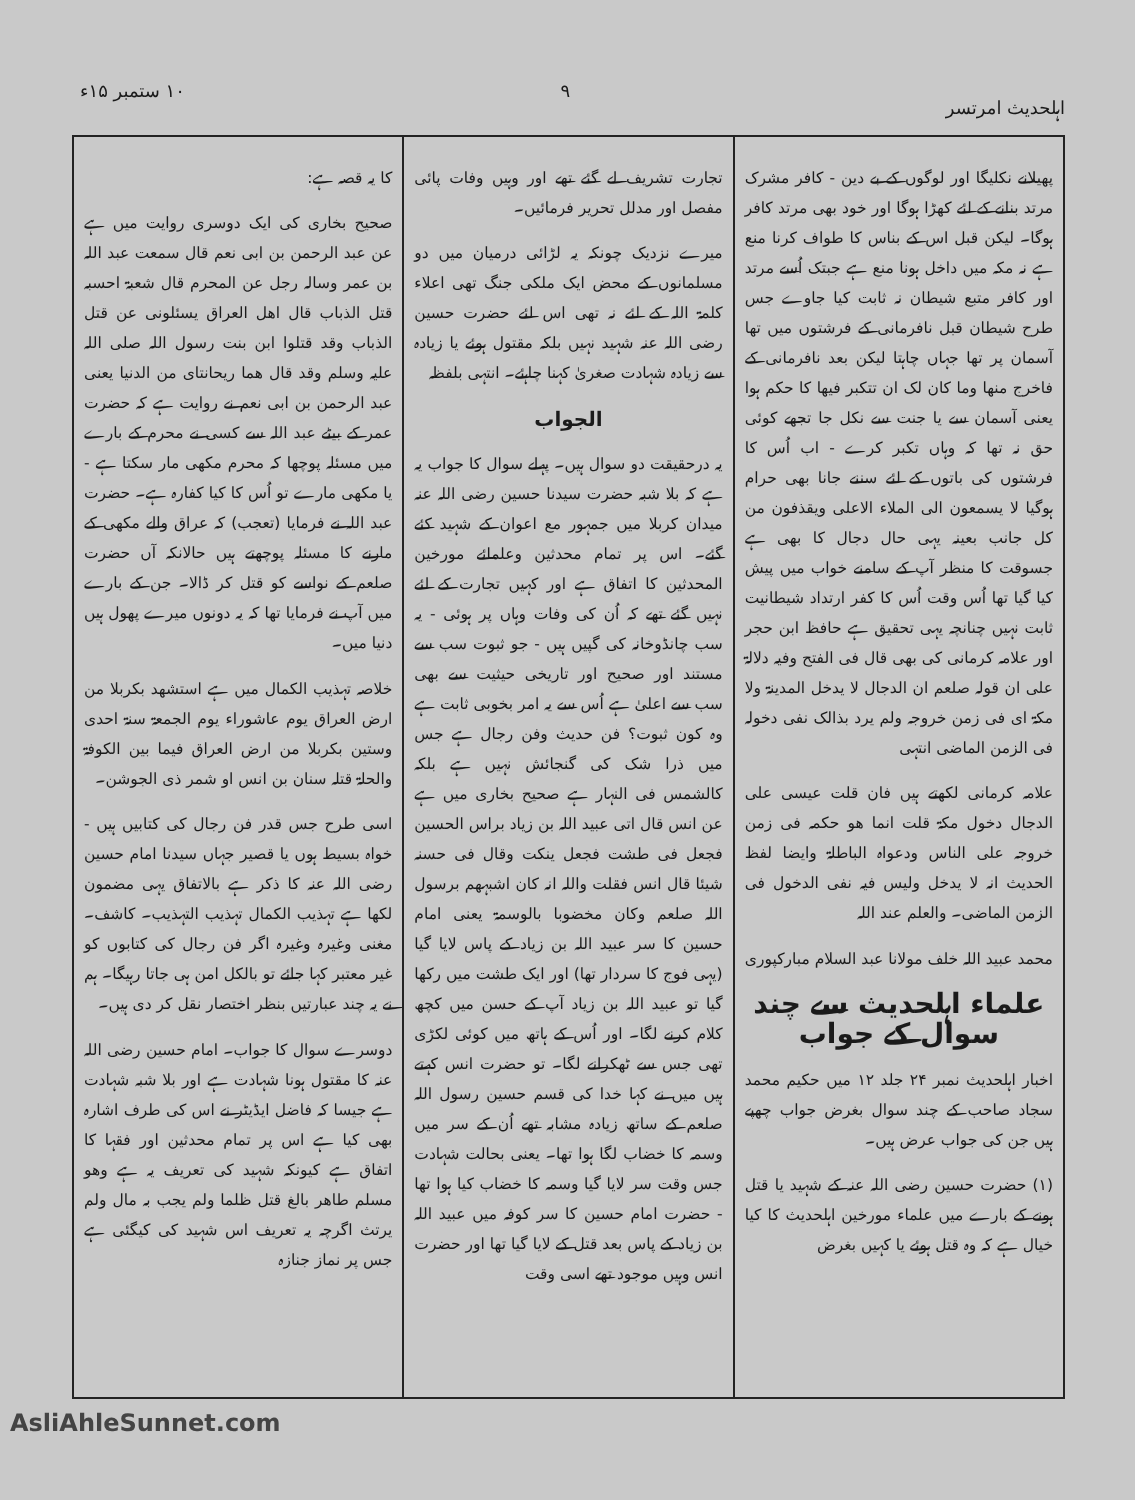اہلحدیث امرتسر ۹ ۱۰ ستمبر ۱۵ء
پھیلانے نکلیگا اور لوگوں کے بے دین - کافر مشرک مرتد بنانے کے لئے کھڑا ہوگا اور خود بھی مرتد کافر ہوگا۔ لیکن قبل اس کے بناس کا طواف کرنا منع ہے نہ مکہ میں داخل ہونا منع ہے جبتک اُسے مرتد اور کافر متبع شیطان نہ ثابت کیا جاوے جس طرح شیطان قبل نافرمانی کے فرشتوں میں تھا آسمان پر تھا جہاں چاہتا لیکن بعد نافرمانی کے فاخرج منها وما کان لک ان تتکبر فیها کا حکم ہوا یعنی آسمان سے یا جنت سے نکل جا تجھے کوئی حق نہ تھا کہ وہاں تکبر کرے - اب اُس کا فرشتوں کی باتوں کے لئے سننے جانا بھی حرام ہوگیا لا یسمعون الی الملاء الاعلی ویقذفون من کل جانب بعینہ یہی حال دجال کا بھی ہے جسوقت کا منظر آپ کے سامنے خواب میں پیش کیا گیا تھا اُس وقت اُس کا کفر ارتداد شیطانیت ثابت نہیں چنانچہ یہی تحقیق ہے حافظ ابن حجر اور علامہ کرمانی کی بھی قال فی الفتح وفیہ دلالۃ علی ان قولہ صلعم ان الدجال لا یدخل المدینۃ ولا مکۃ ای فی زمن خروجہ ولم یرد بذالک نفی دخولہ فی الزمن الماضی انتہی
علامہ کرمانی لکھتے ہیں فان قلت عیسی علی الدجال دخول مکۃ قلت انما ھو حکمہ فی زمن خروجہ علی الناس ودعواہ الباطلۃ وایضا لفظ الحدیث انہ لا یدخل ولیس فیہ نفی الدخول فی الزمن الماضی۔ والعلم عند اللہ
محمد عبید اللہ خلف مولانا عبد السلام مبارکپوری
علماء اہلحدیث سے چند سوال کے جواب
اخبار اہلحدیث نمبر ۲۴ جلد ۱۲ میں حکیم محمد سجاد صاحب کے چند سوال بغرض جواب چھپے ہیں جن کی جواب عرض ہیں۔
(۱) حضرت حسین رضی اللہ عنہ کے شہید یا قتل ہونے کے بارے میں علماء مورخین اہلحدیث کا کیا خیال ہے کہ وہ قتل ہوئے یا کہیں بغرض
تجارت تشریف لے گئے تھے اور وہیں وفات پائی مفصل اور مدلل تحریر فرمائیں۔
میرے نزدیک چونکہ یہ لڑائی درمیان میں دو مسلمانوں کے محض ایک ملکی جنگ تھی اعلاء کلمۃ اللہ کے لئے نہ تھی اس لئے حضرت حسین رضی اللہ عنہ شہید نہیں بلکہ مقتول ہوئے یا زیادہ سے زیادہ شہادت صغریٰ کہنا چاہئے۔ انتہی بلفظہ
الجواب
یہ درحقیقت دو سوال ہیں۔ پہلے سوال کا جواب یہ ہے کہ بلا شبہ حضرت سیدنا حسین رضی اللہ عنہ میدان کربلا میں جمہور مع اعوان کے شہید کئے گئے۔ اس پر تمام محدثین وعلمائے مورخین المحدثین کا اتفاق ہے اور کہیں تجارت کے لئے نہیں گئے تھے کہ اُن کی وفات وہاں پر ہوئی - یہ سب چانڈوخانہ کی گپیں ہیں - جو ثبوت سب سے مستند اور صحیح اور تاریخی حیثیت سے بھی سب سے اعلیٰ ہے اُس سے یہ امر بخوبی ثابت ہے وہ کون ثبوت؟ فن حدیث وفن رجال ہے جس میں ذرا شک کی گنجائش نہیں ہے بلکہ کالشمس فی النہار ہے صحیح بخاری میں ہے عن انس قال اتی عبید اللہ بن زیاد براس الحسین فجعل فی طشت فجعل ینکت وقال فی حسنہ شیئا قال انس فقلت واللہ انہ کان اشبہھم برسول اللہ صلعم وکان مخضوبا بالوسمۃ یعنی امام حسین کا سر عبید اللہ بن زیاد کے پاس لایا گیا (یہی فوج کا سردار تھا) اور ایک طشت میں رکھا گیا تو عبید اللہ بن زیاد آپ کے حسن میں کچھ کلام کرنے لگا۔ اور اُس کے ہاتھ میں کوئی لکڑی تھی جس سے ٹھکرانے لگا۔ تو حضرت انس کہتے ہیں میں نے کہا خدا کی قسم حسین رسول اللہ صلعم کے ساتھ زیادہ مشابہ تھے اُن کے سر میں وسمہ کا خضاب لگا ہوا تھا۔ یعنی بحالت شہادت جس وقت سر لایا گیا وسمہ کا خضاب کیا ہوا تھا - حضرت امام حسین کا سر کوفہ میں عبید اللہ بن زیاد کے پاس بعد قتل کے لایا گیا تھا اور حضرت انس وہیں موجود تھے اسی وقت
کا یہ قصہ ہے:
صحیح بخاری کی ایک دوسری روایت میں ہے عن عبد الرحمن بن ابی نعم قال سمعت عبد اللہ بن عمر وسالہ رجل عن المحرم قال شعبۃ احسبہ قتل الذباب قال اھل العراق یسئلونی عن قتل الذباب وقد قتلوا ابن بنت رسول اللہ صلی اللہ علیہ وسلم وقد قال ھما ریحانتای من الدنیا یعنی عبد الرحمن بن ابی نعم نے روایت ہے کہ حضرت عمر کے بیٹے عبد اللہ سے کسی نے محرم کے بارے میں مسئلہ پوچھا کہ محرم مکھی مار سکتا ہے - یا مکھی مارے تو اُس کا کیا کفارہ ہے۔ حضرت عبد اللہ نے فرمایا (تعجب) کہ عراق والے مکھی کے مارنے کا مسئلہ پوچھتے ہیں حالانکہ آں حضرت صلعم کے نواسے کو قتل کر ڈالا۔ جن کے بارے میں آپ نے فرمایا تھا کہ یہ دونوں میرے پھول ہیں دنیا میں۔
خلاصہ تہذیب الکمال میں ہے استشھد بکربلا من ارض العراق یوم عاشوراء یوم الجمعۃ سنۃ احدی وستین بکربلا من ارض العراق فیما بین الکوفۃ والحلۃ قتلہ سنان بن انس او شمر ذی الجوشن۔
اسی طرح جس قدر فن رجال کی کتابیں ہیں - خواہ بسیط ہوں یا قصیر جہاں سیدنا امام حسین رضی اللہ عنہ کا ذکر ہے بالاتفاق یہی مضمون لکھا ہے تہذیب الکمال تہذیب التہذیب۔ کاشف۔ مغنی وغیرہ وغیرہ اگر فن رجال کی کتابوں کو غیر معتبر کہا جائے تو بالکل امن ہی جاتا رہیگا۔ ہم نے یہ چند عبارتیں بنظر اختصار نقل کر دی ہیں۔
دوسرے سوال کا جواب۔ امام حسین رضی اللہ عنہ کا مقتول ہونا شہادت ہے اور بلا شبہ شہادت ہے جیسا کہ فاضل ایڈیٹر نے اس کی طرف اشارہ بھی کیا ہے اس پر تمام محدثین اور فقہا کا اتفاق ہے کیونکہ شہید کی تعریف یہ ہے وھو مسلم طاھر بالغ قتل ظلما ولم یجب بہ مال ولم یرتث اگرچہ یہ تعریف اس شہید کی کیگئی ہے جس پر نماز جنازہ
AsliAhleSunnet.com